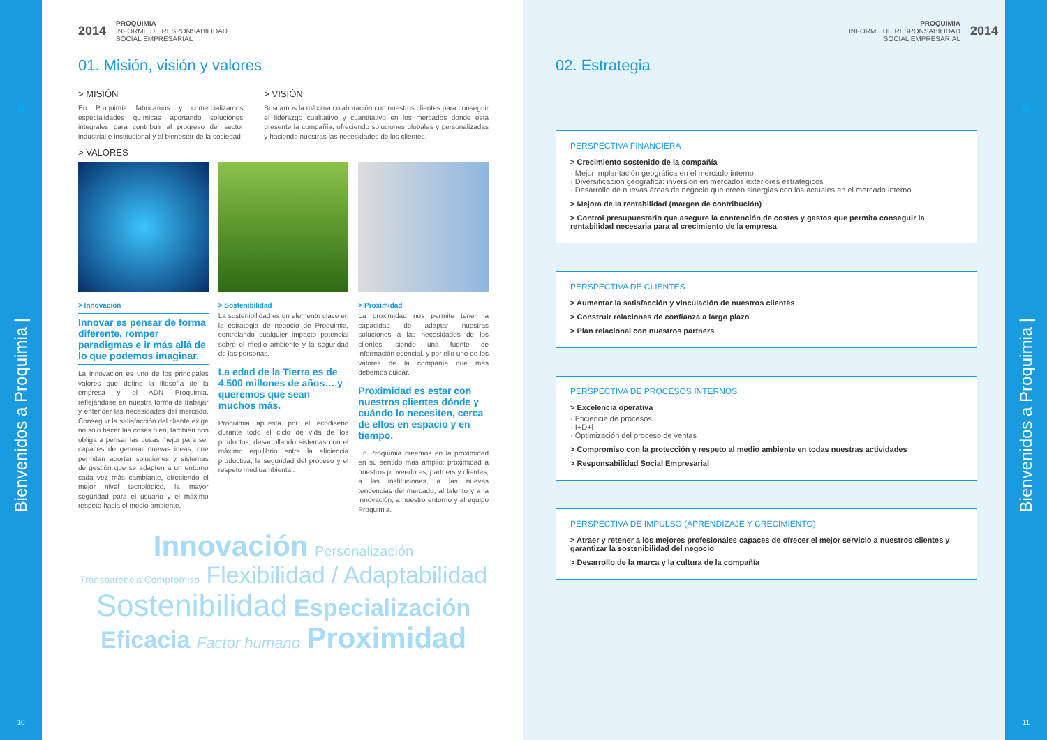🌐
Bienvenidos a Proquimia |
10
2014 PROQUIMIA
INFORME DE RESPONSABILIDAD
SOCIAL EMPRESARIAL
01. Misión, visión y valores
> MISIÓN
En Proquimia fabricamos y comercializamos especialidades químicas aportando soluciones integrales para contribuir al progreso del sector industrial e institucional y al bienestar de la sociedad.
> VISIÓN
Buscamos la máxima colaboración con nuestros clientes para conseguir el liderazgo cualitativo y cuantitativo en los mercados donde está presente la compañía, ofreciendo soluciones globales y personalizadas y haciendo nuestras las necesidades de los clientes.
> VALORES
> Innovación
Innovar es pensar de forma diferente, romper paradigmas e ir más allá de lo que podemos imaginar.
La innovación es uno de los principales valores que define la filosofía de la empresa y el ADN Proquimia, reflejándose en nuestra forma de trabajar y entender las necesidades del mercado. Conseguir la satisfacción del cliente exige no sólo hacer las cosas bien, también nos obliga a pensar las cosas mejor para ser capaces de generar nuevas ideas, que permitan aportar soluciones y sistemas de gestión que se adapten a un entorno cada vez más cambiante, ofreciendo el mejor nivel tecnológico, la mayor seguridad para el usuario y el máximo respeto hacia el medio ambiente.
> Sostenibilidad
La sostenibilidad es un elemento clave en la estrategia de negocio de Proquimia, controlando cualquier impacto potencial sobre el medio ambiente y la seguridad de las personas.
La edad de la Tierra es de 4.500 millones de años… y queremos que sean muchos más.
Proquimia apuesta por el ecodiseño durante todo el ciclo de vida de los productos, desarrollando sistemas con el máximo equilibrio entre la eficiencia productiva, la seguridad del proceso y el respeto medioambiental.
> Proximidad
La proximidad nos permite tener la capacidad de adaptar nuestras soluciones a las necesidades de los clientes, siendo una fuente de información esencial, y por ello uno de los valores de la compañía que más debemos cuidar.
Proximidad es estar con nuestros clientes dónde y cuándo lo necesiten, cerca de ellos en espacio y en tiempo.
En Proquimia creemos en la proximidad en su sentido más amplio: proximidad a nuestros proveedores, partners y clientes, a las instituciones, a las nuevas tendencias del mercado, al talento y a la innovación, a nuestro entorno y al equipo Proquimia.
Innovación Personalización
Transparencia Compromiso Flexibilidad / Adaptabilidad
Sostenibilidad Especialización
Eficacia Factor humano Proximidad
PROQUIMIA
INFORME DE RESPONSABILIDAD
SOCIAL EMPRESARIAL 2014
02. Estrategia
PERSPECTIVA FINANCIERA
> Crecimiento sostenido de la compañía
· Mejor implantación geográfica en el mercado interno
· Diversificación geográfica: inversión en mercados exteriores estratégicos
· Desarrollo de nuevas áreas de negocio que creen sinergias con los actuales en el mercado interno
> Mejora de la rentabilidad (margen de contribución)
> Control presupuestario que asegure la contención de costes y gastos que permita conseguir la rentabilidad necesaria para al crecimiento de la empresa
PERSPECTIVA DE CLIENTES
> Aumentar la satisfacción y vinculación de nuestros clientes
> Construir relaciones de confianza a largo plazo
> Plan relacional con nuestros partners
PERSPECTIVA DE PROCESOS INTERNOS
> Excelencia operativa
· Eficiencia de procesos
· I+D+i
· Optimización del proceso de ventas
> Compromiso con la protección y respeto al medio ambiente en todas nuestras actividades
> Responsabilidad Social Empresarial
PERSPECTIVA DE IMPULSO (APRENDIZAJE Y CRECIMIENTO)
> Atraer y retener a los mejores profesionales capaces de ofrecer el mejor servicio a nuestros clientes y garantizar la sostenibilidad del negocio
> Desarrollo de la marca y la cultura de la compañía
🌐
Bienvenidos a Proquimia |
11